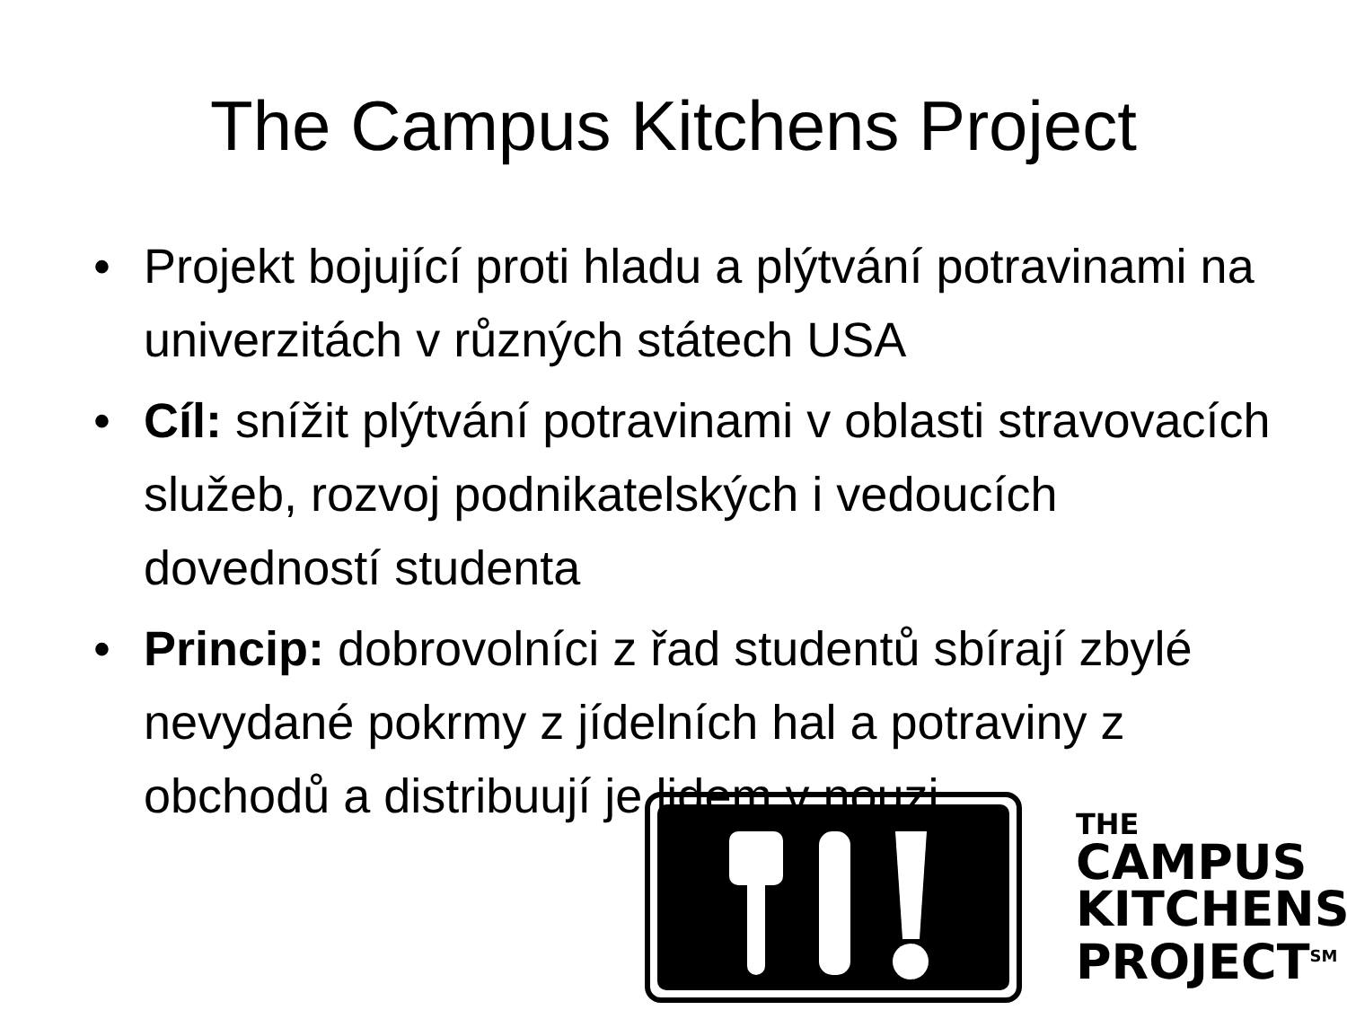The Campus Kitchens Project
• Projekt bojující proti hladu a plýtvání potravinami na univerzitách v různých státech USA
• Cíl: snížit plýtvání potravinami v oblasti stravovacích služeb, rozvoj podnikatelských i vedoucích dovedností studenta
• Princip: dobrovolníci z řad studentů sbírají zbylé nevydané pokrmy z jídelních hal a potraviny z obchodů a distribuují je lidem v nouzi
THE
CAMPUS
KITCHENS
PROJECT<sup>SM</sup>